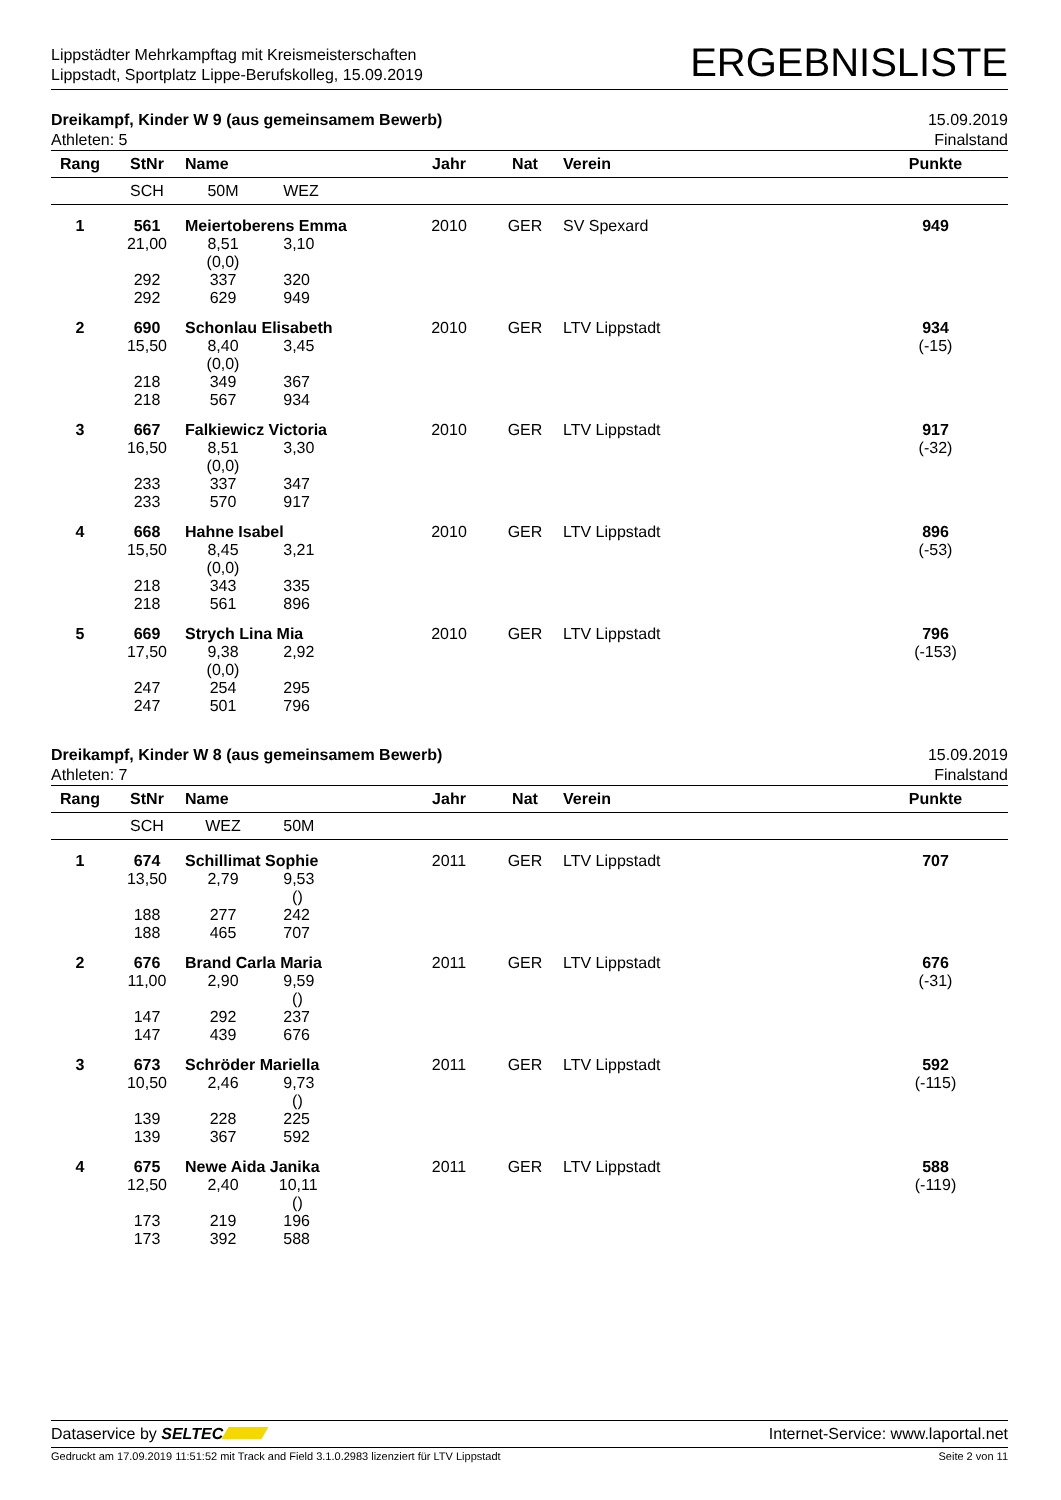Lippstädter Mehrkampftag mit Kreismeisterschaften
Lippstadt, Sportplatz Lippe-Berufskolleg, 15.09.2019
ERGEBNISLISTE
Dreikampf, Kinder W 9 (aus gemeinsamem Bewerb)
Athleten: 5
15.09.2019
Finalstand
| Rang | StNr | Name | | Jahr | Nat | Verein | Punkte |
| --- | --- | --- | --- | --- | --- | --- | --- |
| | SCH | 50M | WEZ | | | | |
| 1 | 561 | Meiertoberens Emma | | 2010 | GER | SV Spexard | 949 |
| | 21,00 292 292 | 8,51 (0,0) 337 629 | 3,10 320 949 | | | | |
| 2 | 690 | Schonlau Elisabeth | | 2010 | GER | LTV Lippstadt | 934 |
| | 15,50 218 218 | 8,40 (0,0) 349 567 | 3,45 367 934 | | | | (-15) |
| 3 | 667 | Falkiewicz Victoria | | 2010 | GER | LTV Lippstadt | 917 |
| | 16,50 233 233 | 8,51 (0,0) 337 570 | 3,30 347 917 | | | | (-32) |
| 4 | 668 | Hahne Isabel | | 2010 | GER | LTV Lippstadt | 896 |
| | 15,50 218 218 | 8,45 (0,0) 343 561 | 3,21 335 896 | | | | (-53) |
| 5 | 669 | Strych Lina Mia | | 2010 | GER | LTV Lippstadt | 796 |
| | 17,50 247 247 | 9,38 (0,0) 254 501 | 2,92 295 796 | | | | (-153) |
Dreikampf, Kinder W 8 (aus gemeinsamem Bewerb)
Athleten: 7
15.09.2019
Finalstand
| Rang | StNr | Name | | Jahr | Nat | Verein | Punkte |
| --- | --- | --- | --- | --- | --- | --- | --- |
| | SCH | WEZ | 50M | | | | |
| 1 | 674 | Schillimat Sophie | | 2011 | GER | LTV Lippstadt | 707 |
| | 13,50 188 188 | 2,79 277 465 | 9,53 () 242 707 | | | | |
| 2 | 676 | Brand Carla Maria | | 2011 | GER | LTV Lippstadt | 676 |
| | 11,00 147 147 | 2,90 292 439 | 9,59 () 237 676 | | | | (-31) |
| 3 | 673 | Schröder Mariella | | 2011 | GER | LTV Lippstadt | 592 |
| | 10,50 139 139 | 2,46 228 367 | 9,73 () 225 592 | | | | (-115) |
| 4 | 675 | Newe Aida Janika | | 2011 | GER | LTV Lippstadt | 588 |
| | 12,50 173 173 | 2,40 219 392 | 10,11 () 196 588 | | | | (-119) |
Dataservice by SELTEC Internet-Service: www.laportal.net
Gedruckt am 17.09.2019 11:51:52 mit Track and Field 3.1.0.2983 lizenziert für LTV Lippstadt
Seite 2 von 11